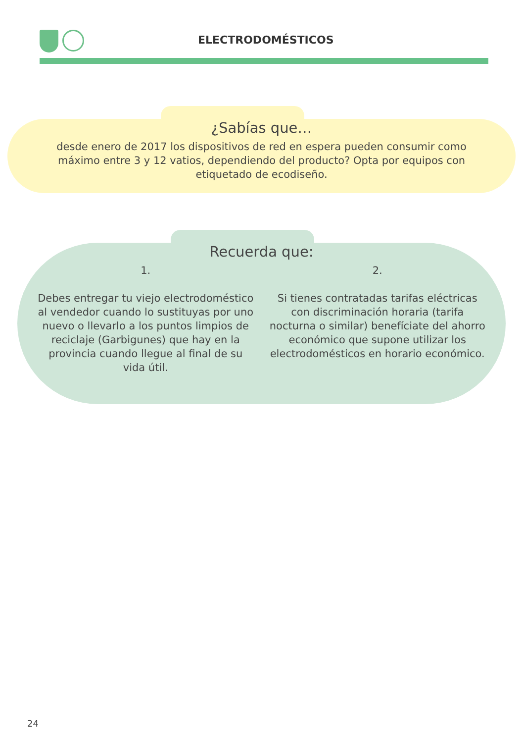ELECTRODOMÉSTICOS
¿Sabías que…
desde enero de 2017 los dispositivos de red en espera pueden consumir como máximo entre 3 y 12 vatios, dependiendo del producto? Opta por equipos con etiquetado de ecodiseño.
Recuerda que:
1.
Debes entregar tu viejo electrodoméstico al vendedor cuando lo sustituyas por uno nuevo o llevarlo a los puntos limpios de reciclaje (Garbigunes) que hay en la provincia cuando llegue al final de su vida útil.
2.
Si tienes contratadas tarifas eléctricas con discriminación horaria (tarifa nocturna o similar) benefíciate del ahorro económico que supone utilizar los electrodomésticos en horario económico.
24